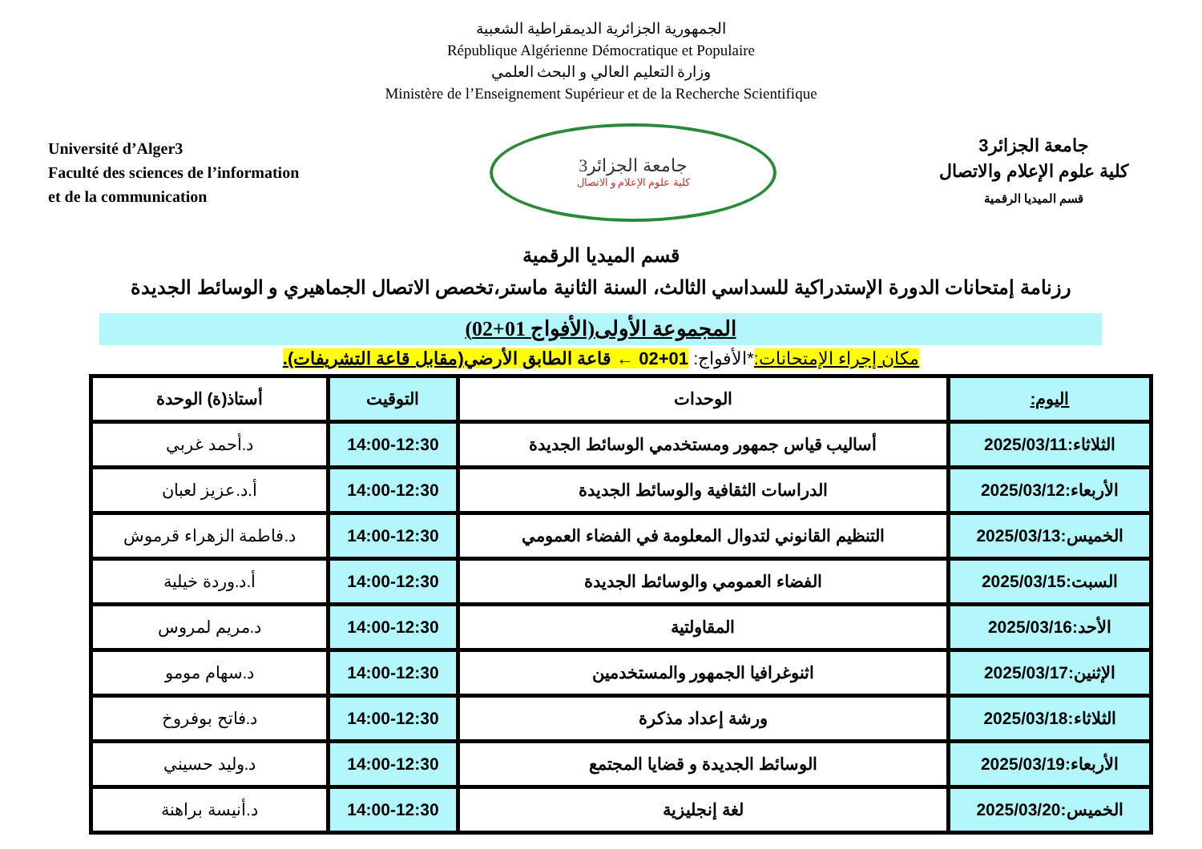الجمهورية الجزائرية الديمقراطية الشعبية
République Algérienne Démocratique et Populaire
وزارة التعليم العالي و البحث العلمي
Ministère de l’Enseignement Supérieur et de la Recherche Scientifique
Université d’Alger3
Faculté des sciences de l’information
et de la communication
جامعة الجزائر3
كلية علوم الإعلام و الاتصال
جامعة الجزائر3
كلية علوم الإعلام والاتصال
قسم الميديا الرقمية
قسم الميديا الرقمية
رزنامة إمتحانات الدورة الإستدراكية للسداسي الثالث، السنة الثانية ماستر،تخصص الاتصال الجماهيري و الوسائط الجديدة
المجموعة الأولى(الأفواج 01+02)
مكان إجراء الإمتحانات:*الأفواج: 01+02 ← قاعة الطابق الأرضي(مقابل قاعة التشريفات).
| اليوم: | الوحدات | التوقيت | أستاذ(ة) الوحدة |
| --- | --- | --- | --- |
| الثلاثاء:2025/03/11 | أساليب قياس جمهور ومستخدمي الوسائط الجديدة | 14:00-12:30 | د.أحمد غربي |
| الأربعاء:2025/03/12 | الدراسات الثقافية والوسائط الجديدة | 14:00-12:30 | أ.د.عزيز لعبان |
| الخميس:2025/03/13 | التنظيم القانوني لتدوال المعلومة في الفضاء العمومي | 14:00-12:30 | د.فاطمة الزهراء قرموش |
| السبت:2025/03/15 | الفضاء العمومي والوسائط الجديدة | 14:00-12:30 | أ.د.وردة خيلية |
| الأحد:2025/03/16 | المقاولتية | 14:00-12:30 | د.مريم لمروس |
| الإثنين:2025/03/17 | اثنوغرافيا الجمهور والمستخدمين | 14:00-12:30 | د.سهام مومو |
| الثلاثاء:2025/03/18 | ورشة إعداد مذكرة | 14:00-12:30 | د.فاتح بوفروخ |
| الأربعاء:2025/03/19 | الوسائط الجديدة و قضايا المجتمع | 14:00-12:30 | د.وليد حسيني |
| الخميس:2025/03/20 | لغة إنجليزية | 14:00-12:30 | د.أنيسة براهنة |